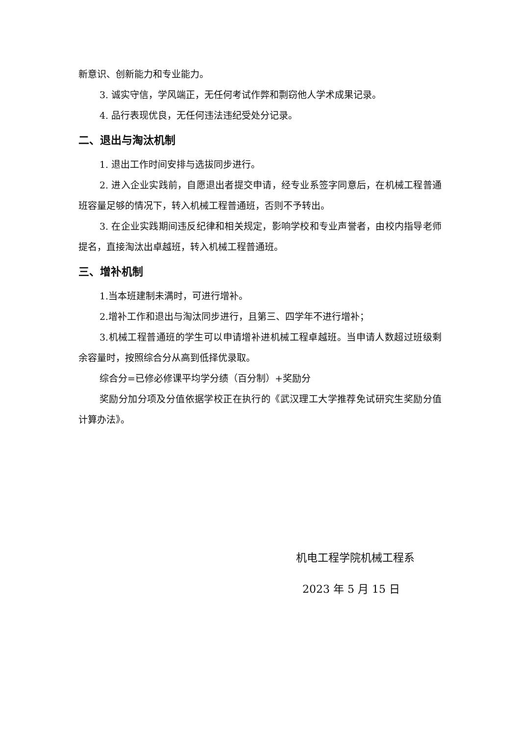新意识、创新能力和专业能力。
3. 诚实守信，学风端正，无任何考试作弊和剽窃他人学术成果记录。
4. 品行表现优良，无任何违法违纪受处分记录。
二、退出与淘汰机制
1. 退出工作时间安排与选拔同步进行。
2. 进入企业实践前，自愿退出者提交申请，经专业系签字同意后，在机械工程普通班容量足够的情况下，转入机械工程普通班，否则不予转出。
3. 在企业实践期间违反纪律和相关规定，影响学校和专业声誉者，由校内指导老师提名，直接淘汰出卓越班，转入机械工程普通班。
三、增补机制
1.当本班建制未满时，可进行增补。
2.增补工作和退出与淘汰同步进行，且第三、四学年不进行增补；
3.机械工程普通班的学生可以申请增补进机械工程卓越班。当申请人数超过班级剩余容量时，按照综合分从高到低择优录取。
综合分=已修必修课平均学分绩（百分制）+奖励分
奖励分加分项及分值依据学校正在执行的《武汉理工大学推荐免试研究生奖励分值计算办法》。
机电工程学院机械工程系
2023 年 5 月 15 日